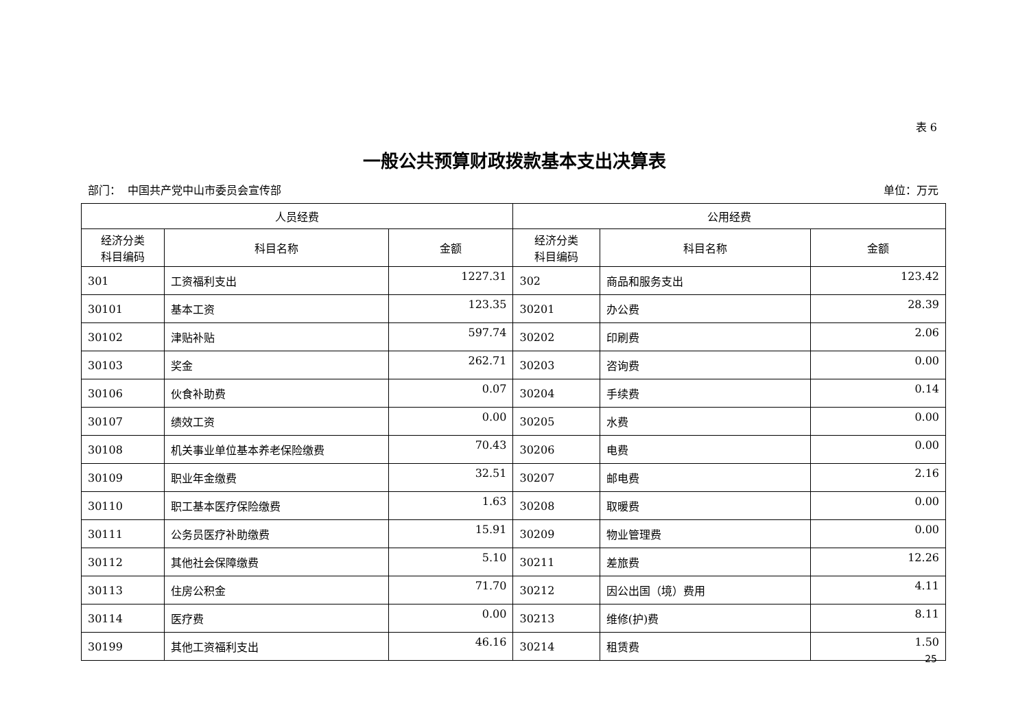表 6
一般公共预算财政拨款基本支出决算表
部门： 中国共产党中山市委员会宣传部 单位：万元
| 人员经费 | | | 公用经费 | | |
| --- | --- | --- | --- | --- | --- |
| 经济分类 科目编码 | 科目名称 | 金额 | 经济分类 科目编码 | 科目名称 | 金额 |
| 301 | 工资福利支出 | 1227.31 | 302 | 商品和服务支出 | 123.42 |
| 30101 | 基本工资 | 123.35 | 30201 | 办公费 | 28.39 |
| 30102 | 津贴补贴 | 597.74 | 30202 | 印刷费 | 2.06 |
| 30103 | 奖金 | 262.71 | 30203 | 咨询费 | 0.00 |
| 30106 | 伙食补助费 | 0.07 | 30204 | 手续费 | 0.14 |
| 30107 | 绩效工资 | 0.00 | 30205 | 水费 | 0.00 |
| 30108 | 机关事业单位基本养老保险缴费 | 70.43 | 30206 | 电费 | 0.00 |
| 30109 | 职业年金缴费 | 32.51 | 30207 | 邮电费 | 2.16 |
| 30110 | 职工基本医疗保险缴费 | 1.63 | 30208 | 取暖费 | 0.00 |
| 30111 | 公务员医疗补助缴费 | 15.91 | 30209 | 物业管理费 | 0.00 |
| 30112 | 其他社会保障缴费 | 5.10 | 30211 | 差旅费 | 12.26 |
| 30113 | 住房公积金 | 71.70 | 30212 | 因公出国（境）费用 | 4.11 |
| 30114 | 医疗费 | 0.00 | 30213 | 维修(护)费 | 8.11 |
| 30199 | 其他工资福利支出 | 46.16 | 30214 | 租赁费 | 1.50 |
25